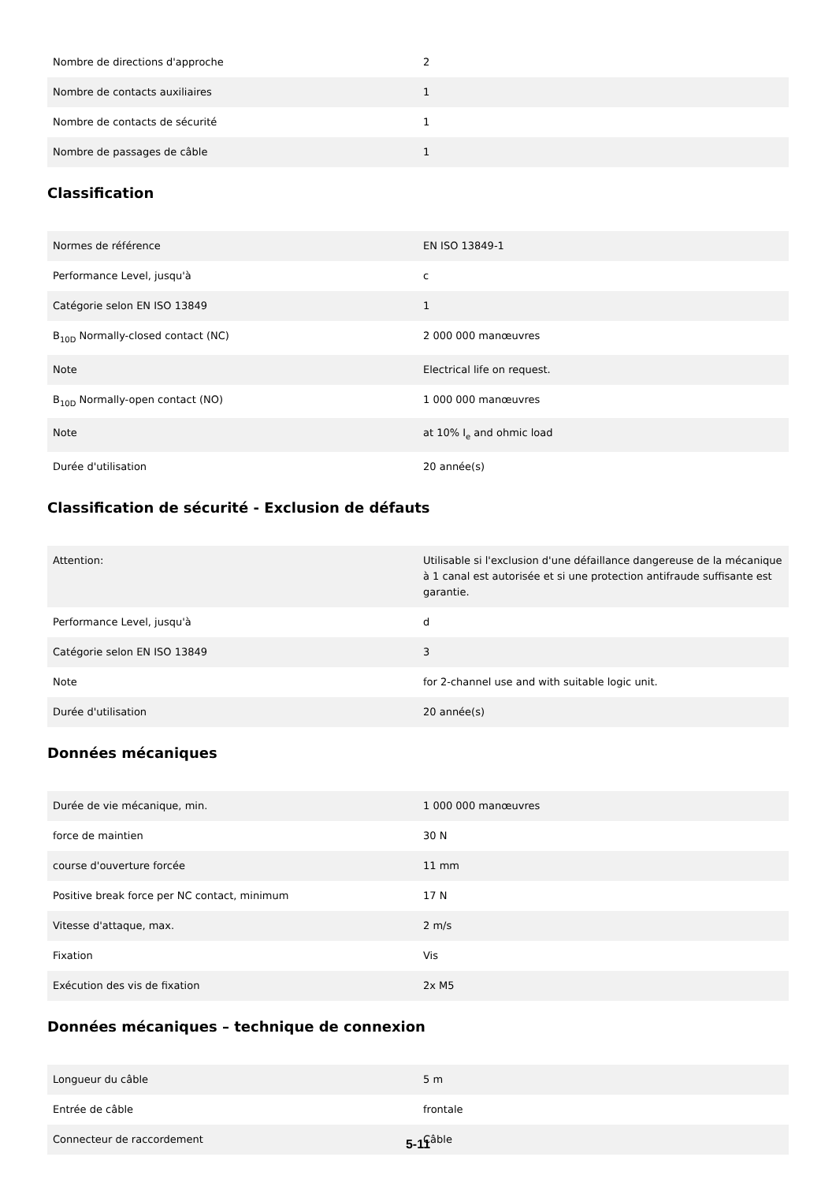| Nombre de directions d'approche | 2 |
| Nombre de contacts auxiliaires | 1 |
| Nombre de contacts de sécurité | 1 |
| Nombre de passages de câble | 1 |
Classification
| Normes de référence | EN ISO 13849-1 |
| Performance Level, jusqu'à | c |
| Catégorie selon EN ISO 13849 | 1 |
| B<sub>10D</sub> Normally-closed contact (NC) | 2 000 000 manœuvres |
| Note | Electrical life on request. |
| B<sub>10D</sub> Normally-open contact (NO) | 1 000 000 manœuvres |
| Note | at 10% I<sub>e</sub> and ohmic load |
| Durée d'utilisation | 20 année(s) |
Classification de sécurité - Exclusion de défauts
| Attention: | Utilisable si l'exclusion d'une défaillance dangereuse de la mécanique à 1 canal est autorisée et si une protection antifraude suffisante est garantie. |
| Performance Level, jusqu'à | d |
| Catégorie selon EN ISO 13849 | 3 |
| Note | for 2-channel use and with suitable logic unit. |
| Durée d'utilisation | 20 année(s) |
Données mécaniques
| Durée de vie mécanique, min. | 1 000 000 manœuvres |
| force de maintien | 30 N |
| course d'ouverture forcée | 11 mm |
| Positive break force per NC contact, minimum | 17 N |
| Vitesse d'attaque, max. | 2 m/s |
| Fixation | Vis |
| Exécution des vis de fixation | 2x M5 |
Données mécaniques – technique de connexion
| Longueur du câble | 5 m |
| Entrée de câble | frontale |
| Connecteur de raccordement | Câble |
5-11